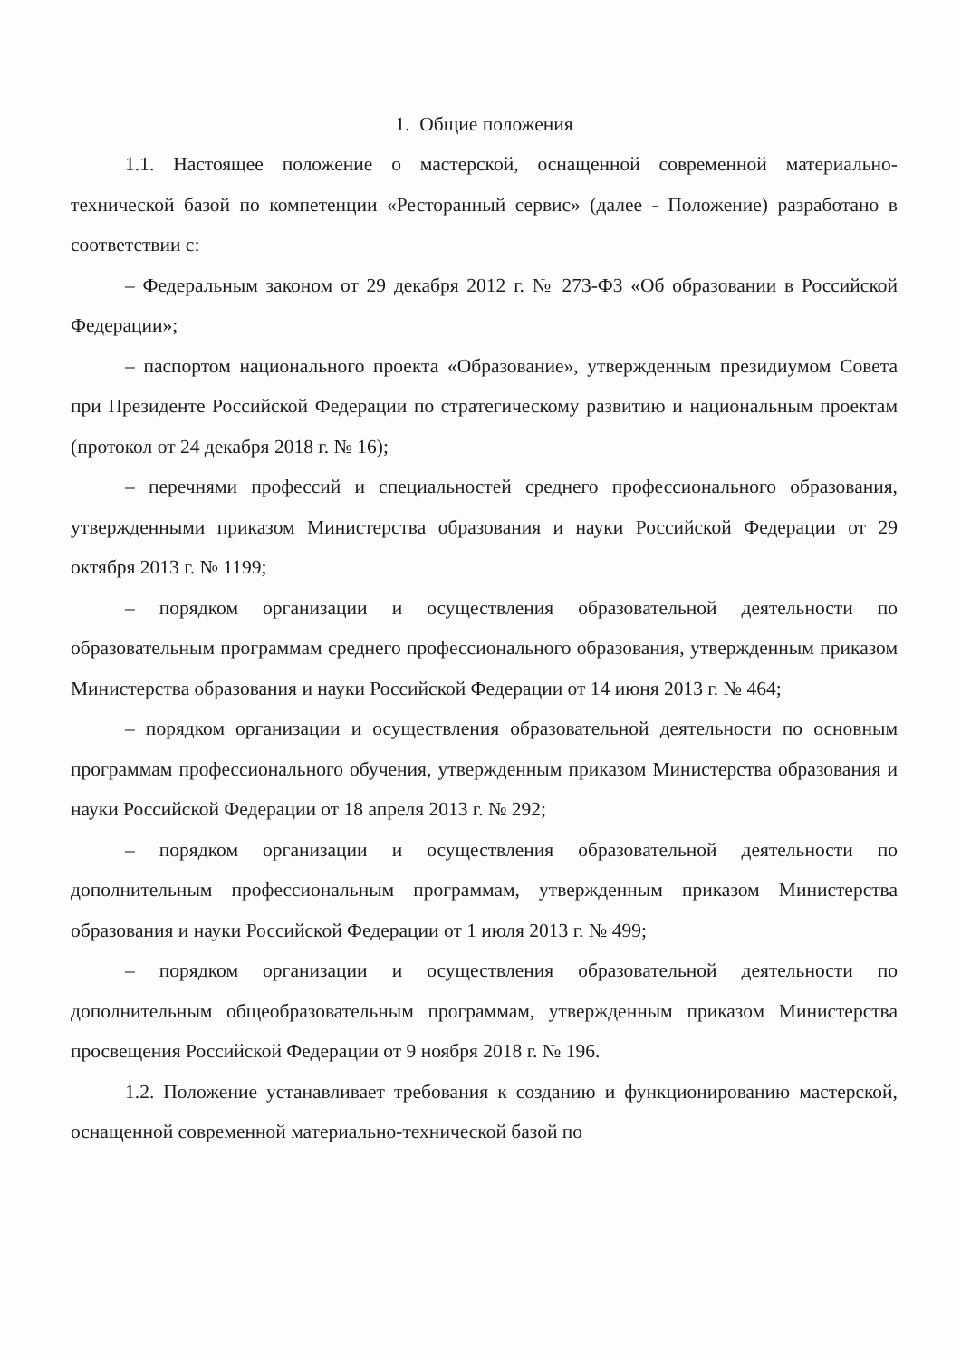1. Общие положения
1.1. Настоящее положение о мастерской, оснащенной современной материально-технической базой по компетенции «Ресторанный сервис» (далее - Положение) разработано в соответствии с:
– Федеральным законом от 29 декабря 2012 г. № 273-ФЗ «Об образовании в Российской Федерации»;
– паспортом национального проекта «Образование», утвержденным президиумом Совета при Президенте Российской Федерации по стратегическому развитию и национальным проектам (протокол от 24 декабря 2018 г. № 16);
– перечнями профессий и специальностей среднего профессионального образования, утвержденными приказом Министерства образования и науки Российской Федерации от 29 октября 2013 г. № 1199;
– порядком организации и осуществления образовательной деятельности по образовательным программам среднего профессионального образования, утвержденным приказом Министерства образования и науки Российской Федерации от 14 июня 2013 г. № 464;
– порядком организации и осуществления образовательной деятельности по основным программам профессионального обучения, утвержденным приказом Министерства образования и науки Российской Федерации от 18 апреля 2013 г. № 292;
– порядком организации и осуществления образовательной деятельности по дополнительным профессиональным программам, утвержденным приказом Министерства образования и науки Российской Федерации от 1 июля 2013 г. № 499;
– порядком организации и осуществления образовательной деятельности по дополнительным общеобразовательным программам, утвержденным приказом Министерства просвещения Российской Федерации от 9 ноября 2018 г. № 196.
1.2. Положение устанавливает требования к созданию и функционированию мастерской, оснащенной современной материально-технической базой по